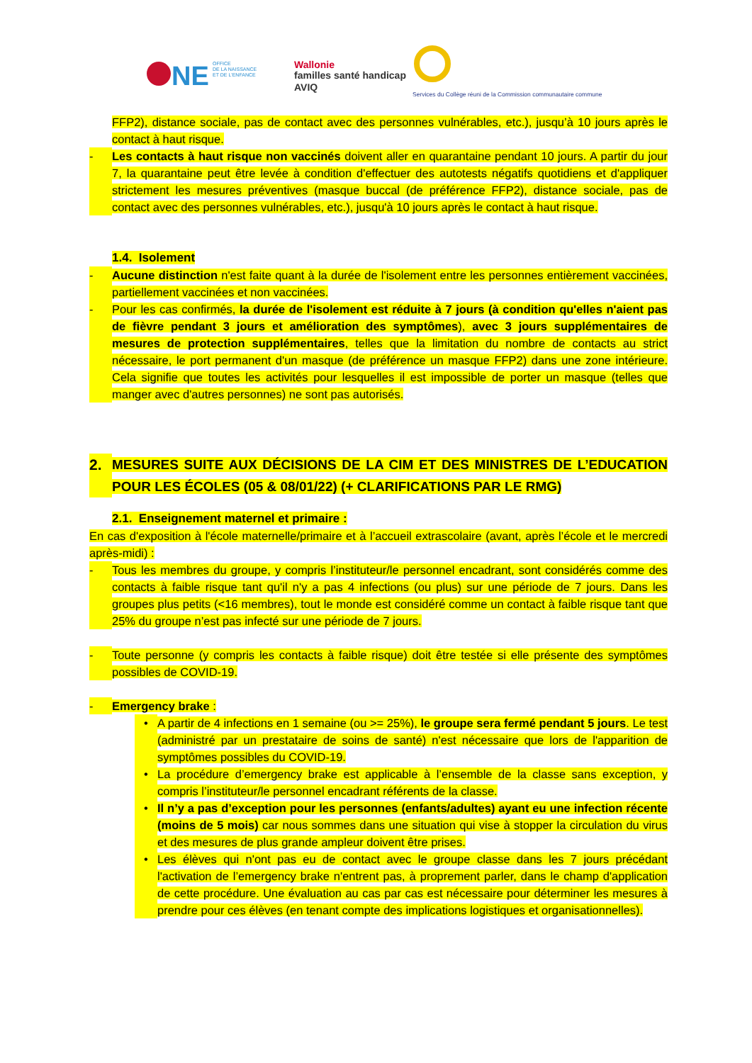NE
OFFICE
DE LA NAISSANCE
ET DE L'ENFANCE
Wallonie
familles santé handicap
AVIQ
Services du Collège réuni de la Commission communautaire commune
FFP2), distance sociale, pas de contact avec des personnes vulnérables, etc.), jusqu’à 10 jours après le contact à haut risque.
- Les contacts à haut risque non vaccinés doivent aller en quarantaine pendant 10 jours. A partir du jour 7, la quarantaine peut être levée à condition d'effectuer des autotests négatifs quotidiens et d'appliquer strictement les mesures préventives (masque buccal (de préférence FFP2), distance sociale, pas de contact avec des personnes vulnérables, etc.), jusqu'à 10 jours après le contact à haut risque.
1.4. Isolement
- Aucune distinction n'est faite quant à la durée de l'isolement entre les personnes entièrement vaccinées, partiellement vaccinées et non vaccinées.
- Pour les cas confirmés, la durée de l'isolement est réduite à 7 jours (à condition qu'elles n'aient pas de fièvre pendant 3 jours et amélioration des symptômes), avec 3 jours supplémentaires de mesures de protection supplémentaires, telles que la limitation du nombre de contacts au strict nécessaire, le port permanent d'un masque (de préférence un masque FFP2) dans une zone intérieure. Cela signifie que toutes les activités pour lesquelles il est impossible de porter un masque (telles que manger avec d'autres personnes) ne sont pas autorisés.
2. MESURES SUITE AUX DÉCISIONS DE LA CIM ET DES MINISTRES DE L’EDUCATION POUR LES ÉCOLES (05 & 08/01/22) (+ CLARIFICATIONS PAR LE RMG)
2.1. Enseignement maternel et primaire :
En cas d'exposition à l'école maternelle/primaire et à l’accueil extrascolaire (avant, après l’école et le mercredi après-midi) :
- Tous les membres du groupe, y compris l’instituteur/le personnel encadrant, sont considérés comme des contacts à faible risque tant qu'il n'y a pas 4 infections (ou plus) sur une période de 7 jours. Dans les groupes plus petits (<16 membres), tout le monde est considéré comme un contact à faible risque tant que 25% du groupe n’est pas infecté sur une période de 7 jours.
- Toute personne (y compris les contacts à faible risque) doit être testée si elle présente des symptômes possibles de COVID-19.
- Emergency brake :
• A partir de 4 infections en 1 semaine (ou >= 25%), le groupe sera fermé pendant 5 jours. Le test (administré par un prestataire de soins de santé) n'est nécessaire que lors de l'apparition de symptômes possibles du COVID-19.
• La procédure d’emergency brake est applicable à l’ensemble de la classe sans exception, y compris l’instituteur/le personnel encadrant référents de la classe.
• Il n’y a pas d’exception pour les personnes (enfants/adultes) ayant eu une infection récente (moins de 5 mois) car nous sommes dans une situation qui vise à stopper la circulation du virus et des mesures de plus grande ampleur doivent être prises.
• Les élèves qui n'ont pas eu de contact avec le groupe classe dans les 7 jours précédant l'activation de l’emergency brake n'entrent pas, à proprement parler, dans le champ d'application de cette procédure. Une évaluation au cas par cas est nécessaire pour déterminer les mesures à prendre pour ces élèves (en tenant compte des implications logistiques et organisationnelles).